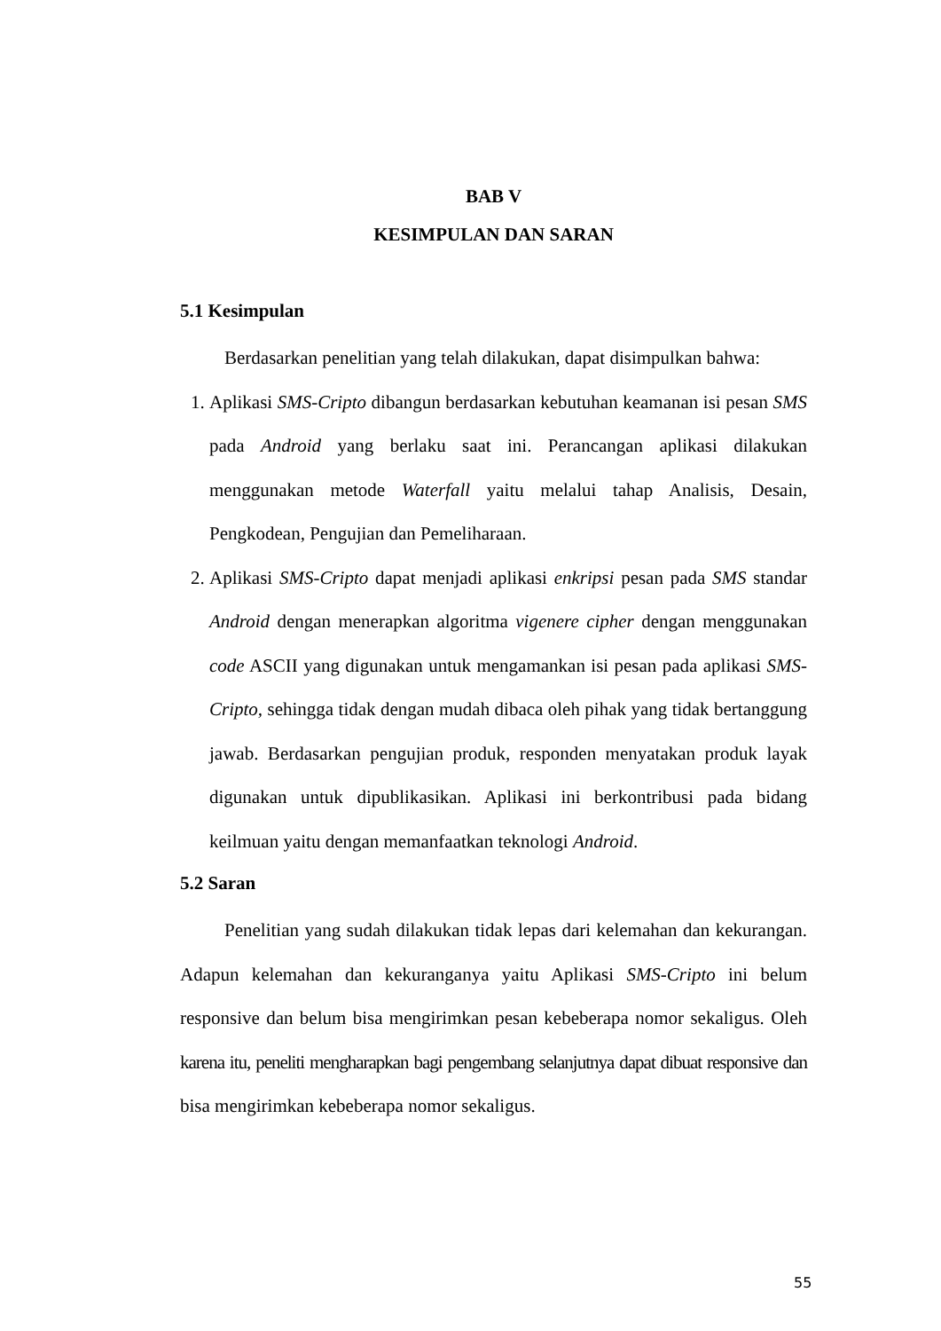BAB V
KESIMPULAN DAN SARAN
5.1 Kesimpulan
Berdasarkan penelitian yang telah dilakukan, dapat disimpulkan bahwa:
1. Aplikasi SMS-Cripto dibangun berdasarkan kebutuhan keamanan isi pesan SMS pada Android yang berlaku saat ini. Perancangan aplikasi dilakukan menggunakan metode Waterfall yaitu melalui tahap Analisis, Desain, Pengkodean, Pengujian dan Pemeliharaan.
2. Aplikasi SMS-Cripto dapat menjadi aplikasi enkripsi pesan pada SMS standar Android dengan menerapkan algoritma vigenere cipher dengan menggunakan code ASCII yang digunakan untuk mengamankan isi pesan pada aplikasi SMS-Cripto, sehingga tidak dengan mudah dibaca oleh pihak yang tidak bertanggung jawab. Berdasarkan pengujian produk, responden menyatakan produk layak digunakan untuk dipublikasikan. Aplikasi ini berkontribusi pada bidang keilmuan yaitu dengan memanfaatkan teknologi Android.
5.2 Saran
Penelitian yang sudah dilakukan tidak lepas dari kelemahan dan kekurangan. Adapun kelemahan dan kekuranganya yaitu Aplikasi SMS-Cripto ini belum responsive dan belum bisa mengirimkan pesan kebeberapa nomor sekaligus. Oleh karena itu, peneliti mengharapkan bagi pengembang selanjutnya dapat dibuat responsive dan bisa mengirimkan kebeberapa nomor sekaligus.
55